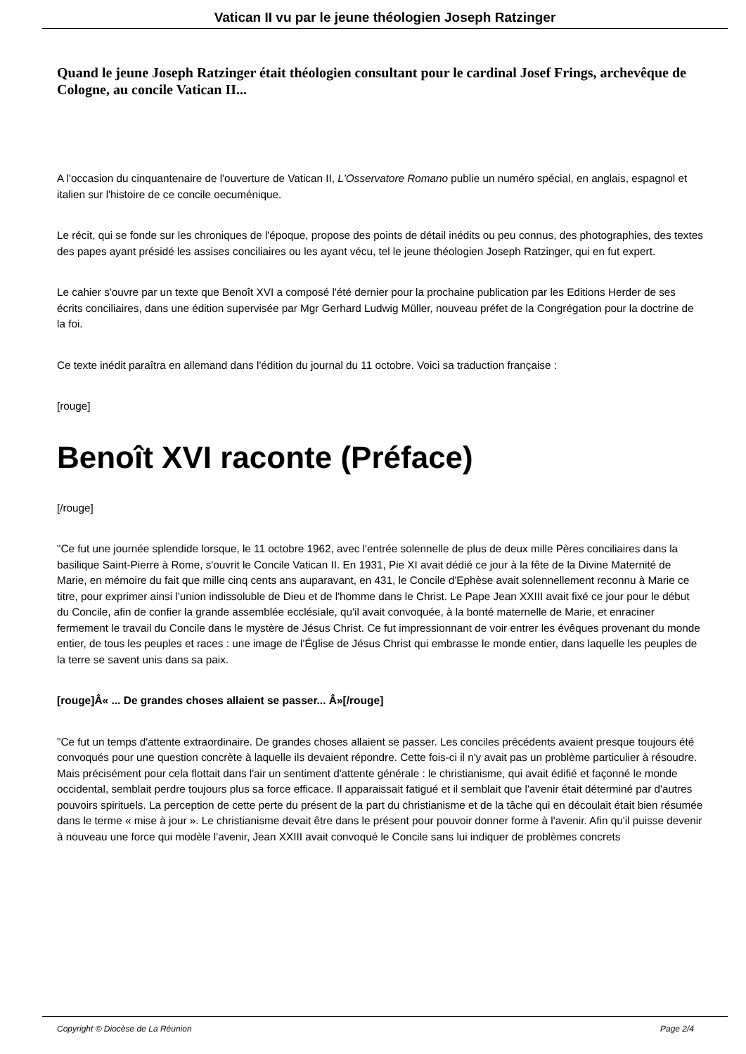Vatican II vu par le jeune théologien Joseph Ratzinger
Quand le jeune Joseph Ratzinger était théologien consultant pour le cardinal Josef Frings, archevêque de Cologne, au concile Vatican II...
A l'occasion du cinquantenaire de l'ouverture de Vatican II, L'Osservatore Romano publie un numéro spécial, en anglais, espagnol et italien sur l'histoire de ce concile oecuménique.
Le récit, qui se fonde sur les chroniques de l'époque, propose des points de détail inédits ou peu connus, des photographies, des textes des papes ayant présidé les assises conciliaires ou les ayant vécu, tel le jeune théologien Joseph Ratzinger, qui en fut expert.
Le cahier s'ouvre par un texte que Benoît XVI a composé l'été dernier pour la prochaine publication par les Editions Herder de ses écrits conciliaires, dans une édition supervisée par Mgr Gerhard Ludwig Müller, nouveau préfet de la Congrégation pour la doctrine de la foi.
Ce texte inédit paraîtra en allemand dans l'édition du journal du 11 octobre. Voici sa traduction française :
[rouge]
Benoît XVI raconte (Préface)
[/rouge]
"Ce fut une journée splendide lorsque, le 11 octobre 1962, avec l'entrée solennelle de plus de deux mille Pères conciliaires dans la basilique Saint-Pierre à Rome, s'ouvrit le Concile Vatican II. En 1931, Pie XI avait dédié ce jour à la fête de la Divine Maternité de Marie, en mémoire du fait que mille cinq cents ans auparavant, en 431, le Concile d'Ephèse avait solennellement reconnu à Marie ce titre, pour exprimer ainsi l'union indissoluble de Dieu et de l'homme dans le Christ. Le Pape Jean XXIII avait fixé ce jour pour le début du Concile, afin de confier la grande assemblée ecclésiale, qu'il avait convoquée, à la bonté maternelle de Marie, et enraciner fermement le travail du Concile dans le mystère de Jésus Christ. Ce fut impressionnant de voir entrer les évêques provenant du monde entier, de tous les peuples et races : une image de l'Église de Jésus Christ qui embrasse le monde entier, dans laquelle les peuples de la terre se savent unis dans sa paix.
[rouge]Â« ... De grandes choses allaient se passer... Â»[/rouge]
"Ce fut un temps d'attente extraordinaire. De grandes choses allaient se passer. Les conciles précédents avaient presque toujours été convoqués pour une question concrète à laquelle ils devaient répondre. Cette fois-ci il n'y avait pas un problème particulier à résoudre. Mais précisément pour cela flottait dans l'air un sentiment d'attente générale : le christianisme, qui avait édifié et façonné le monde occidental, semblait perdre toujours plus sa force efficace. Il apparaissait fatigué et il semblait que l'avenir était déterminé par d'autres pouvoirs spirituels. La perception de cette perte du présent de la part du christianisme et de la tâche qui en découlait était bien résumée dans le terme « mise à jour ». Le christianisme devait être dans le présent pour pouvoir donner forme à l'avenir. Afin qu'il puisse devenir à nouveau une force qui modèle l'avenir, Jean XXIII avait convoqué le Concile sans lui indiquer de problèmes concrets
Copyright © Diocèse de La Réunion Page 2/4